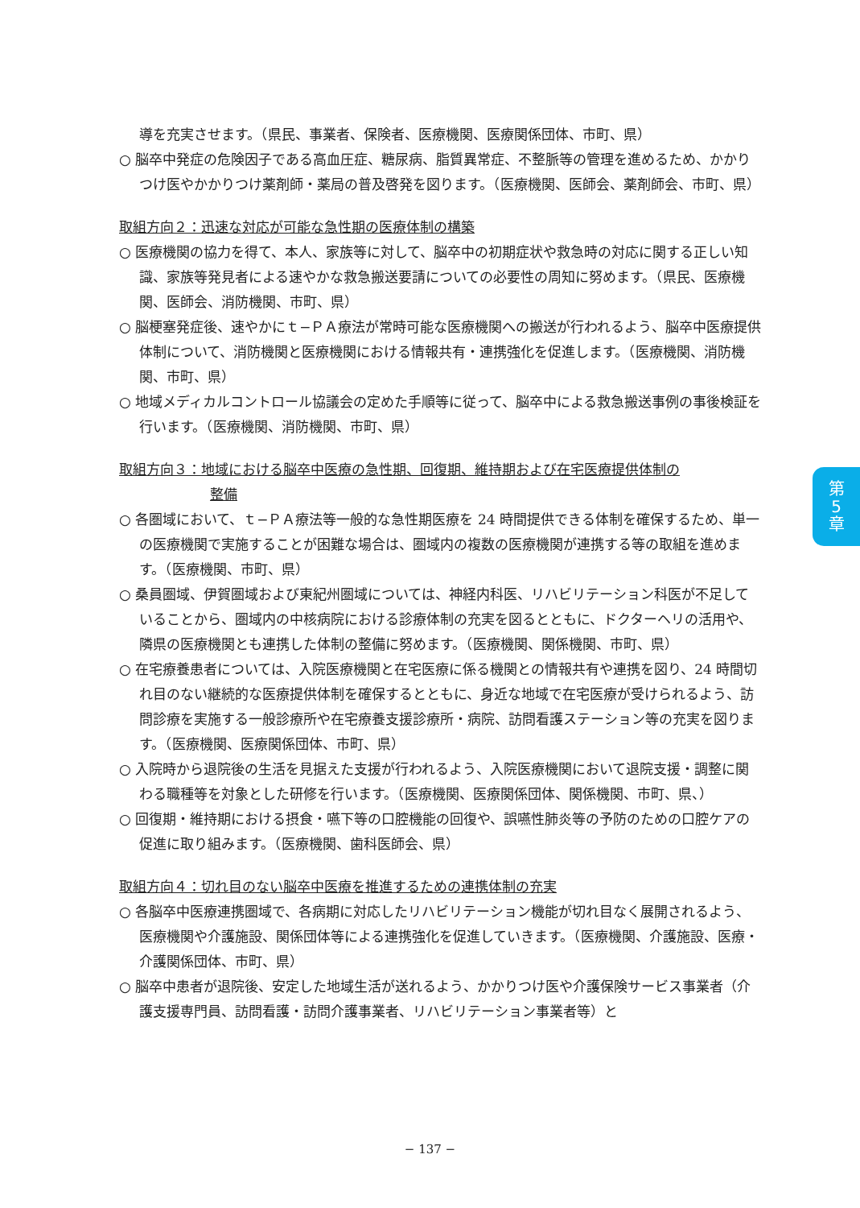導を充実させます。（県民、事業者、保険者、医療機関、医療関係団体、市町、県）
○ 脳卒中発症の危険因子である高血圧症、糖尿病、脂質異常症、不整脈等の管理を進めるため、かかりつけ医やかかりつけ薬剤師・薬局の普及啓発を図ります。（医療機関、医師会、薬剤師会、市町、県）
取組方向２：迅速な対応が可能な急性期の医療体制の構築
○ 医療機関の協力を得て、本人、家族等に対して、脳卒中の初期症状や救急時の対応に関する正しい知識、家族等発見者による速やかな救急搬送要請についての必要性の周知に努めます。（県民、医療機関、医師会、消防機関、市町、県）
○ 脳梗塞発症後、速やかにｔ−ＰＡ療法が常時可能な医療機関への搬送が行われるよう、脳卒中医療提供体制について、消防機関と医療機関における情報共有・連携強化を促進します。（医療機関、消防機関、市町、県）
○ 地域メディカルコントロール協議会の定めた手順等に従って、脳卒中による救急搬送事例の事後検証を行います。（医療機関、消防機関、市町、県）
取組方向３：地域における脳卒中医療の急性期、回復期、維持期および在宅医療提供体制の
整備
○ 各圏域において、ｔ−ＰＡ療法等一般的な急性期医療を 24 時間提供できる体制を確保するため、単一の医療機関で実施することが困難な場合は、圏域内の複数の医療機関が連携する等の取組を進めます。（医療機関、市町、県）
○ 桑員圏域、伊賀圏域および東紀州圏域については、神経内科医、リハビリテーション科医が不足していることから、圏域内の中核病院における診療体制の充実を図るとともに、ドクターヘリの活用や、隣県の医療機関とも連携した体制の整備に努めます。（医療機関、関係機関、市町、県）
○ 在宅療養患者については、入院医療機関と在宅医療に係る機関との情報共有や連携を図り、24 時間切れ目のない継続的な医療提供体制を確保するとともに、身近な地域で在宅医療が受けられるよう、訪問診療を実施する一般診療所や在宅療養支援診療所・病院、訪問看護ステーション等の充実を図ります。（医療機関、医療関係団体、市町、県）
○ 入院時から退院後の生活を見据えた支援が行われるよう、入院医療機関において退院支援・調整に関わる職種等を対象とした研修を行います。（医療機関、医療関係団体、関係機関、市町、県、）
○ 回復期・維持期における摂食・嚥下等の口腔機能の回復や、誤嚥性肺炎等の予防のための口腔ケアの促進に取り組みます。（医療機関、歯科医師会、県）
取組方向４：切れ目のない脳卒中医療を推進するための連携体制の充実
○ 各脳卒中医療連携圏域で、各病期に対応したリハビリテーション機能が切れ目なく展開されるよう、医療機関や介護施設、関係団体等による連携強化を促進していきます。（医療機関、介護施設、医療・介護関係団体、市町、県）
○ 脳卒中患者が退院後、安定した地域生活が送れるよう、かかりつけ医や介護保険サービス事業者（介護支援専門員、訪問看護・訪問介護事業者、リハビリテーション事業者等）と
第
5
章
− 137 −